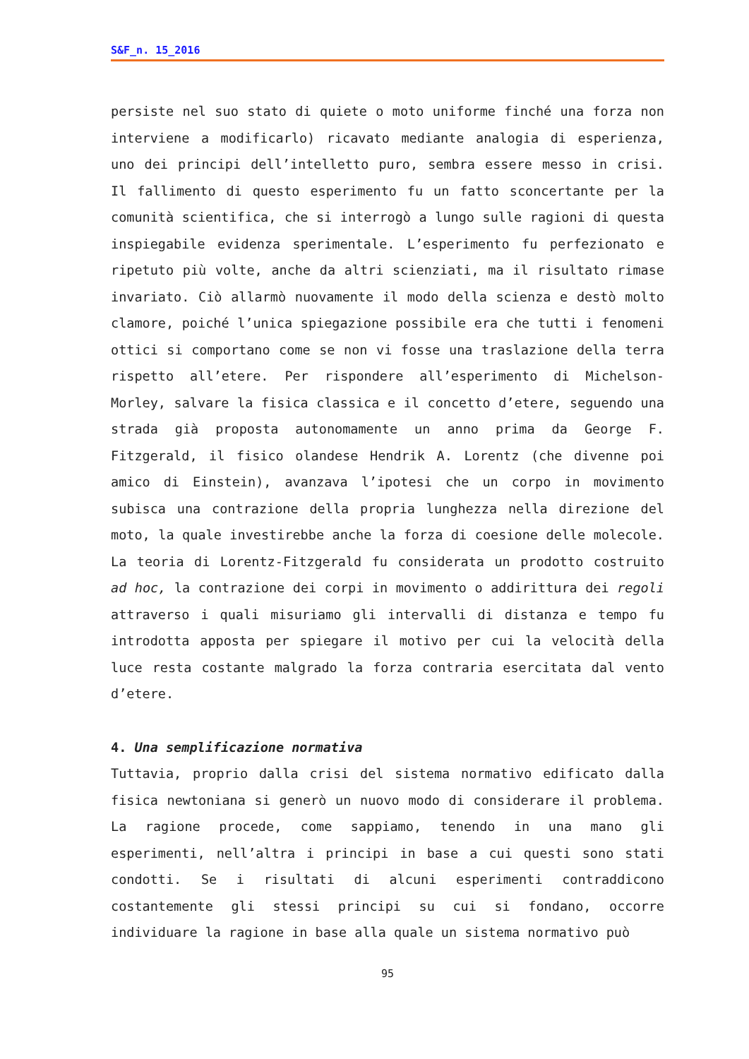S&F_n. 15_2016
persiste nel suo stato di quiete o moto uniforme finché una forza non interviene a modificarlo) ricavato mediante analogia di esperienza, uno dei principi dell’intelletto puro, sembra essere messo in crisi. Il fallimento di questo esperimento fu un fatto sconcertante per la comunità scientifica, che si interrogò a lungo sulle ragioni di questa inspiegabile evidenza sperimentale. L’esperimento fu perfezionato e ripetuto più volte, anche da altri scienziati, ma il risultato rimase invariato. Ciò allarmò nuovamente il modo della scienza e destò molto clamore, poiché l’unica spiegazione possibile era che tutti i fenomeni ottici si comportano come se non vi fosse una traslazione della terra rispetto all’etere. Per rispondere all’esperimento di Michelson-Morley, salvare la fisica classica e il concetto d’etere, seguendo una strada già proposta autonomamente un anno prima da George F. Fitzgerald, il fisico olandese Hendrik A. Lorentz (che divenne poi amico di Einstein), avanzava l’ipotesi che un corpo in movimento subisca una contrazione della propria lunghezza nella direzione del moto, la quale investirebbe anche la forza di coesione delle molecole. La teoria di Lorentz-Fitzgerald fu considerata un prodotto costruito ad hoc, la contrazione dei corpi in movimento o addirittura dei regoli attraverso i quali misuriamo gli intervalli di distanza e tempo fu introdotta apposta per spiegare il motivo per cui la velocità della luce resta costante malgrado la forza contraria esercitata dal vento d’etere.
4. Una semplificazione normativa
Tuttavia, proprio dalla crisi del sistema normativo edificato dalla fisica newtoniana si generò un nuovo modo di considerare il problema. La ragione procede, come sappiamo, tenendo in una mano gli esperimenti, nell’altra i principi in base a cui questi sono stati condotti. Se i risultati di alcuni esperimenti contraddicono costantemente gli stessi principi su cui si fondano, occorre individuare la ragione in base alla quale un sistema normativo può
95